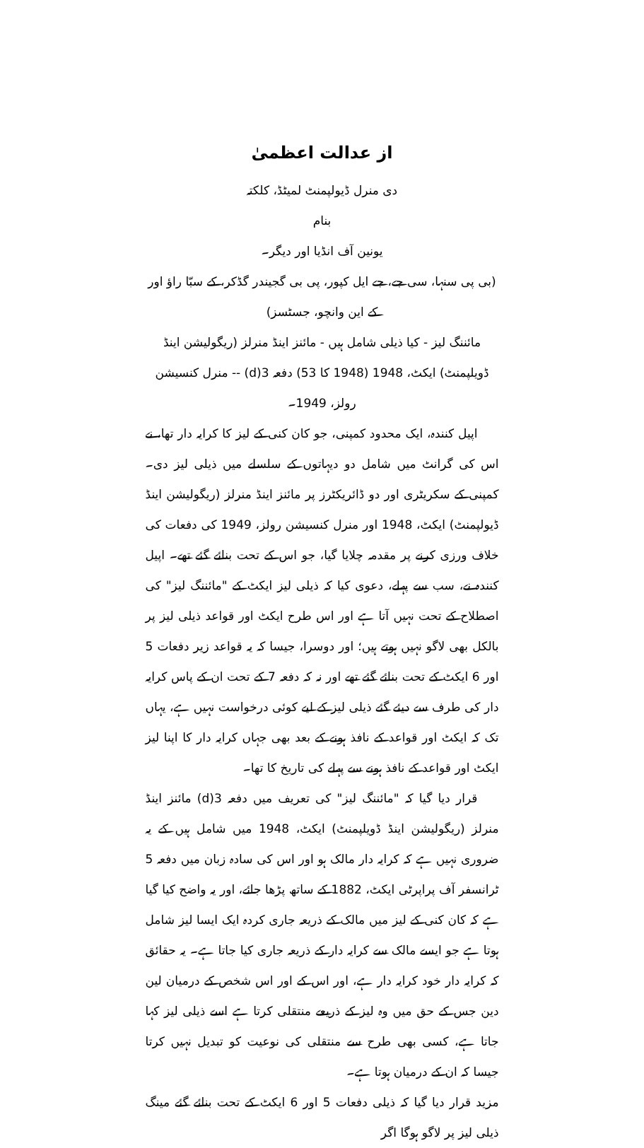از عدالت اعظمیٰ
دی منرل ڈیولپمنٹ لمیٹڈ، کلکتہ
بنام
یونین آف انڈیا اور دیگر۔
(بی پی سنہا، سی جے، جے ایل کپور، پی بی گجیندر گڈکر، کے سبّا راؤ اور کے این وانچو، جسٹسز)
مائننگ لیز - کیا ذیلی شامل ہیں - مائنز اینڈ منرلز (ریگولیشن اینڈ ڈویلپمنٹ) ایکٹ، 1948 (1948 کا 53) دفعہ 3(d) -- منرل کنسیشن رولز، 1949۔
اپیل کنندہ، ایک محدود کمپنی، جو کان کنی کے لیز کا کرایہ دار تھا، نے اس کی گرانٹ میں شامل دو دیہاتوں کے سلسلے میں ذیلی لیز دی۔ کمپنی کے سکریٹری اور دو ڈائریکٹرز پر مائنز اینڈ منرلز (ریگولیشن اینڈ ڈیولپمنٹ) ایکٹ، 1948 اور منرل کنسیشن رولز، 1949 کی دفعات کی خلاف ورزی کرنے پر مقدمہ چلایا گیا، جو اس کے تحت بنائے گئے تھے۔ اپیل کنندہ نے، سب سے پہلے، دعوی کیا کہ ذیلی لیز ایکٹ کے "مائننگ لیز" کی اصطلاح کے تحت نہیں آتا ہے اور اس طرح ایکٹ اور قواعد ذیلی لیز پر بالکل بھی لاگو نہیں ہوتے ہیں؛ اور دوسرا، جیسا کہ یہ قواعد زیر دفعات 5 اور 6 ایکٹ کے تحت بنائے گئے تھے اور نہ کہ دفعہ 7 کے تحت ان کے پاس کرایہ دار کی طرف سے دیئے گئے ذیلی لیز کے لیے کوئی درخواست نہیں ہے، یہاں تک کہ ایکٹ اور قواعد کے نافذ ہونے کے بعد بھی جہاں کرایہ دار کا اپنا لیز ایکٹ اور قواعد کے نافذ ہونے سے پہلے کی تاریخ کا تھا۔
قرار دیا گیا کہ "مائننگ لیز" کی تعریف میں دفعہ 3(d) مائنز اینڈ منرلز (ریگولیشن اینڈ ڈویلپمنٹ) ایکٹ، 1948 میں شامل ہیں کے یہ ضروری نہیں ہے کہ کرایہ دار مالک ہو اور اس کی سادہ زبان میں دفعہ 5 ٹرانسفر آف پراپرٹی ایکٹ، 1882 کے ساتھ پڑھا جائے، اور یہ واضح کیا گیا ہے کہ کان کنی کے لیز میں مالک کے ذریعہ جاری کردہ ایک ایسا لیز شامل ہوتا ہے جو ایسے مالک سے کرایہ دار کے ذریعہ جاری کیا جاتا ہے۔ یہ حقائق کہ کرایہ دار خود کرایہ دار ہے، اور اس کے اور اس شخص کے درمیان لین دین جس کے حق میں وہ لیز کے ذریعے منتقلی کرتا ہے اسے ذیلی لیز کہا جاتا ہے، کسی بھی طرح سے منتقلی کی نوعیت کو تبدیل نہیں کرتا جیسا کہ ان کے درمیان ہوتا ہے۔
مزید قرار دیا گیا کہ ذیلی دفعات 5 اور 6 ایکٹ کے تحت بنائے گئے مینگ ذیلی لیز پر لاگو ہوگا اگر